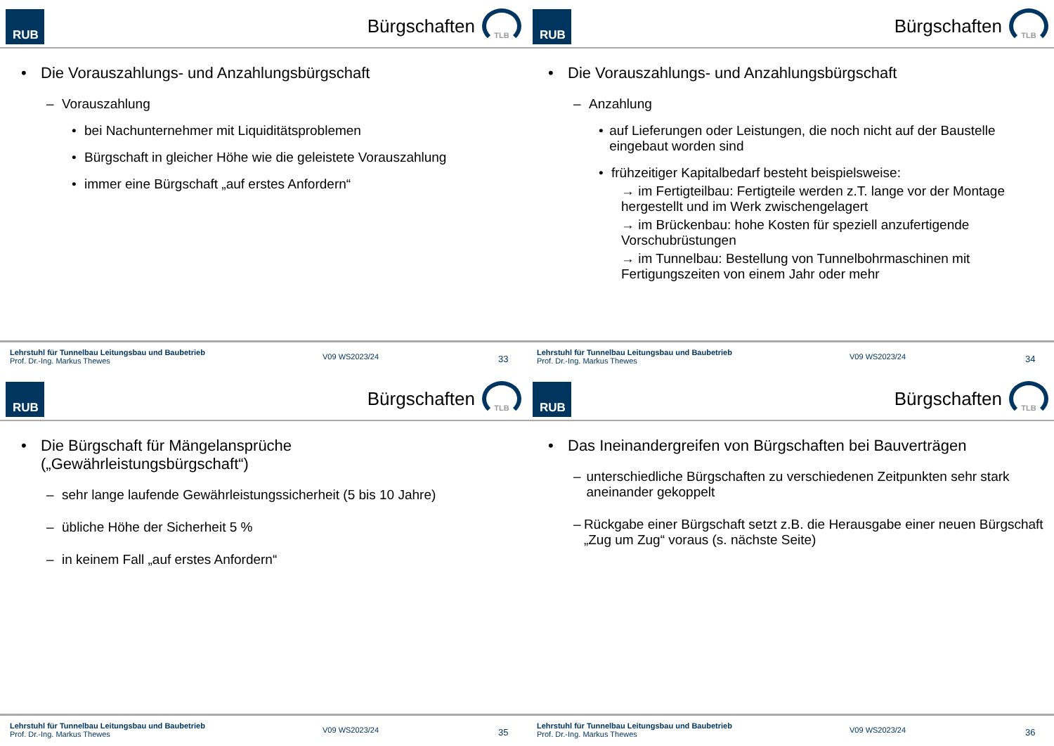RUB
Bürgschaften
TLB
• Die Vorauszahlungs- und Anzahlungsbürgschaft
– Vorauszahlung
• bei Nachunternehmer mit Liquiditätsproblemen
• Bürgschaft in gleicher Höhe wie die geleistete Vorauszahlung
• immer eine Bürgschaft „auf erstes Anfordern“
Lehrstuhl für Tunnelbau Leitungsbau und Baubetrieb
Prof. Dr.-Ing. Markus Thewes
V09 WS2023/24
33
RUB
Bürgschaften
TLB
• Die Vorauszahlungs- und Anzahlungsbürgschaft
– Anzahlung
• auf Lieferungen oder Leistungen, die noch nicht auf der Baustelle eingebaut worden sind
• frühzeitiger Kapitalbedarf besteht beispielsweise:
→ im Fertigteilbau: Fertigteile werden z.T. lange vor der Montage hergestellt und im Werk zwischengelagert
→ im Brückenbau: hohe Kosten für speziell anzufertigende Vorschubrüstungen
→ im Tunnelbau: Bestellung von Tunnelbohrmaschinen mit Fertigungszeiten von einem Jahr oder mehr
Lehrstuhl für Tunnelbau Leitungsbau und Baubetrieb
Prof. Dr.-Ing. Markus Thewes
V09 WS2023/24
34
RUB
Bürgschaften
TLB
• Die Bürgschaft für Mängelansprüche
(„Gewährleistungsbürgschaft“)
– sehr lange laufende Gewährleistungssicherheit (5 bis 10 Jahre)
– übliche Höhe der Sicherheit 5 %
– in keinem Fall „auf erstes Anfordern“
Lehrstuhl für Tunnelbau Leitungsbau und Baubetrieb
Prof. Dr.-Ing. Markus Thewes
V09 WS2023/24
35
RUB
Bürgschaften
TLB
• Das Ineinandergreifen von Bürgschaften bei Bauverträgen
– unterschiedliche Bürgschaften zu verschiedenen Zeitpunkten sehr stark aneinander gekoppelt
– Rückgabe einer Bürgschaft setzt z.B. die Herausgabe einer neuen Bürgschaft „Zug um Zug“ voraus (s. nächste Seite)
Lehrstuhl für Tunnelbau Leitungsbau und Baubetrieb
Prof. Dr.-Ing. Markus Thewes
V09 WS2023/24
36